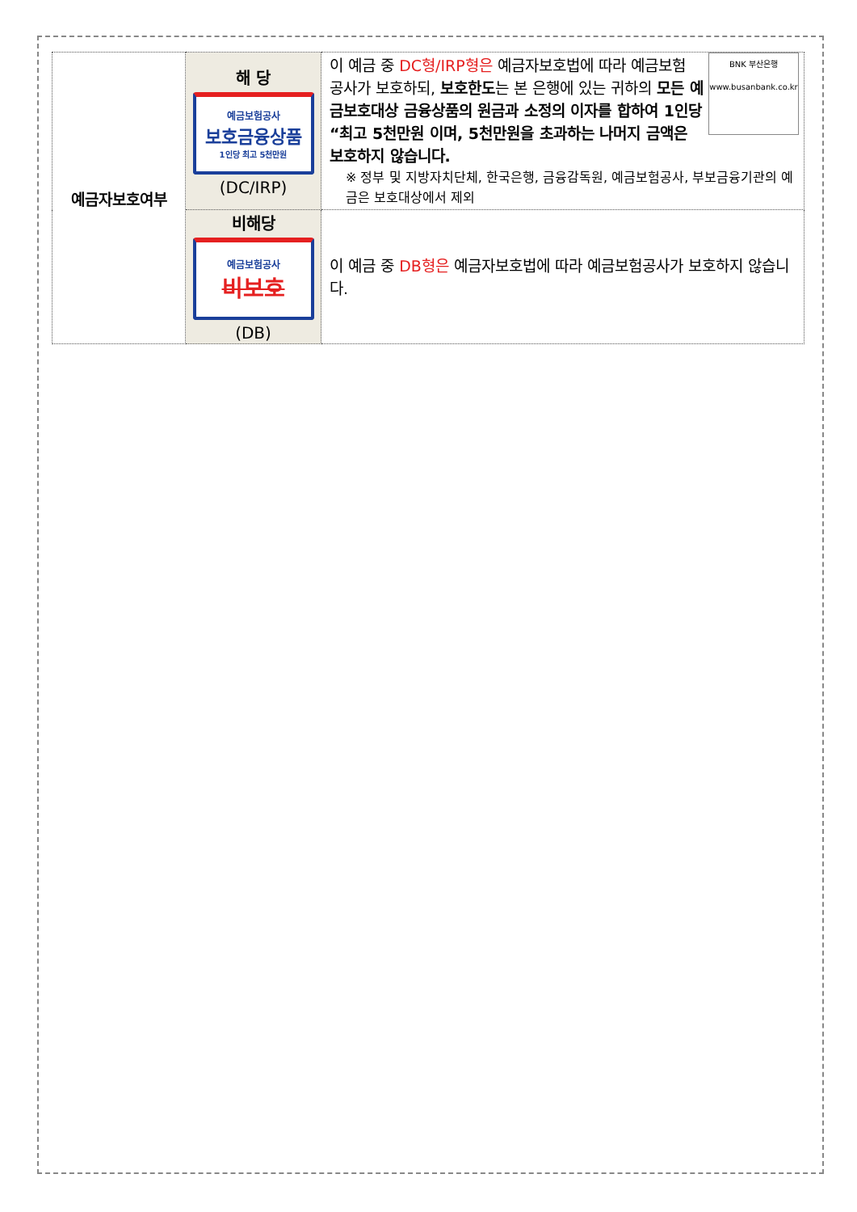| 예금자보호여부 | 해 당 예금보험공사 보호금융상품 1인당 최고 5천만원 (DC/IRP) | BNK 부산은행 www.busanbank.co.kr 이 예금 중 DC형/IRP형은 예금자보호법에 따라 예금보험 공사가 보호하되, 보호한도 는 본 은행에 있는 귀하의 모든 예금보호대상 금융상품의 원금과 소정의 이자를 합하여 1인당 “최고 5천만원 이며, 5천만원을 초과하는 나머지 금액은 보호하지 않습니다. ※ 정부 및 지방자치단체, 한국은행, 금융감독원, 예금보험공사, 부보금융기관의 예금은 보호대상에서 제외 |
| | 비해당 예금보험공사 비보호 (DB) | 이 예금 중 DB형은 예금자보호법에 따라 예금보험공사가 보호하지 않습니다. |